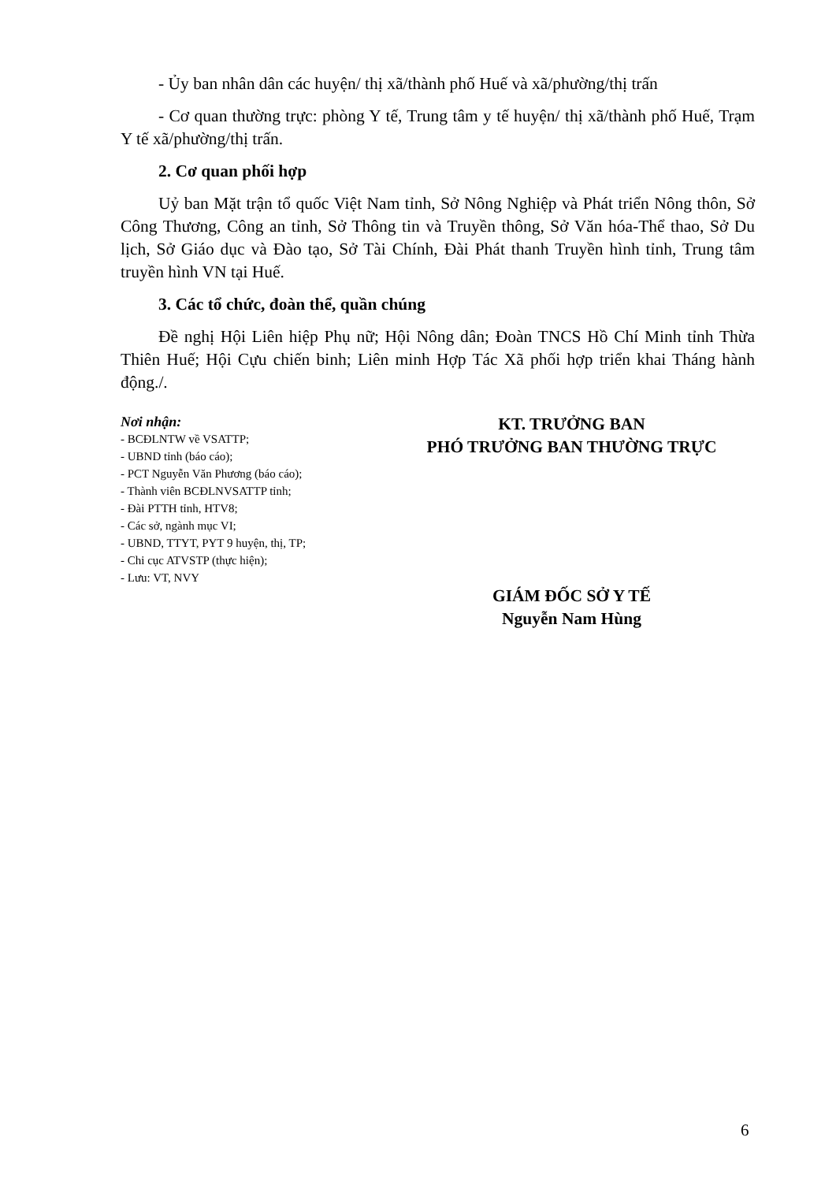- Ủy ban nhân dân các huyện/ thị xã/thành phố Huế và xã/phường/thị trấn
- Cơ quan thường trực: phòng Y tế, Trung tâm y tế huyện/ thị xã/thành phố Huế, Trạm Y tế xã/phường/thị trấn.
2. Cơ quan phối hợp
Uỷ ban Mặt trận tổ quốc Việt Nam tỉnh, Sở Nông Nghiệp và Phát triển Nông thôn, Sở Công Thương, Công an tỉnh, Sở Thông tin và Truyền thông, Sở Văn hóa-Thể thao, Sở Du lịch, Sở Giáo dục và Đào tạo, Sở Tài Chính, Đài Phát thanh Truyền hình tỉnh, Trung tâm truyền hình VN tại Huế.
3. Các tổ chức, đoàn thể, quần chúng
Đề nghị Hội Liên hiệp Phụ nữ; Hội Nông dân; Đoàn TNCS Hồ Chí Minh tỉnh Thừa Thiên Huế; Hội Cựu chiến binh; Liên minh Hợp Tác Xã phối hợp triển khai Tháng hành động./.
Nơi nhận:
- BCĐLNTW về VSATTP;
- UBND tỉnh (báo cáo);
- PCT Nguyễn Văn Phương (báo cáo);
- Thành viên BCĐLNVSATTP tỉnh;
- Đài PTTH tỉnh, HTV8;
- Các sở, ngành mục VI;
- UBND, TTYT, PYT 9 huyện, thị, TP;
- Chi cục ATVSTP (thực hiện);
- Lưu: VT, NVY
KT. TRƯỞNG BAN
PHÓ TRƯỞNG BAN THƯỜNG TRỰC
GIÁM ĐỐC SỞ Y TẾ
Nguyễn Nam Hùng
6